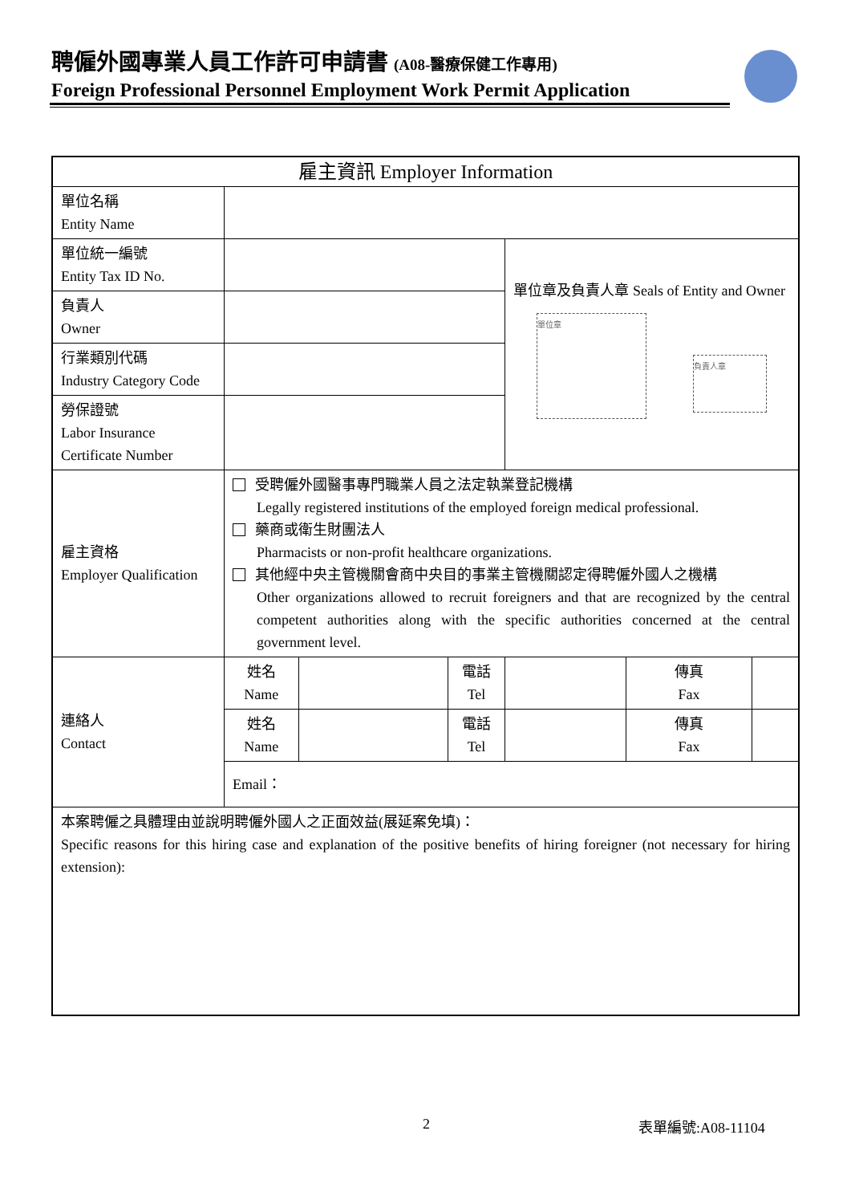聘僱外國專業人員工作許可申請書 (A08-醫療保健工作專用)
Foreign Professional Personnel Employment Work Permit Application
| 雇主資訊 Employer Information | | | | | | |
| --- | --- | --- | --- | --- | --- | --- |
| 單位名稱 Entity Name | | | | | | |
| 單位統一編號 Entity Tax ID No. | | | | 單位章及負責人章 Seals of Entity and Owner 單位章 負責人章 | | |
| 負責人 Owner | | | | | | |
| 行業類別代碼 Industry Category Code | | | | | | |
| 勞保證號 Labor Insurance Certificate Number | | | | | | |
| 雇主資格 Employer Qualification | 受聘僱外國醫事專門職業人員之法定執業登記機構 Legally registered institutions of the employed foreign medical professional. 藥商或衛生財團法人 Pharmacists or non-profit healthcare organizations. 其他經中央主管機關會商中央目的事業主管機關認定得聘僱外國人之機構 Other organizations allowed to recruit foreigners and that are recognized by the central competent authorities along with the specific authorities concerned at the central government level. | | | | | |
| 連絡人 Contact | 姓名 Name | | 電話 Tel | | 傳真 Fax | |
| | 姓名 Name | | 電話 Tel | | 傳真 Fax | |
| | Email： | | | | | |
| 本案聘僱之具體理由並說明聘僱外國人之正面效益(展延案免填)： Specific reasons for this hiring case and explanation of the positive benefits of hiring foreigner (not necessary for hiring extension): | | | | | | |
2 表單編號:A08-11104